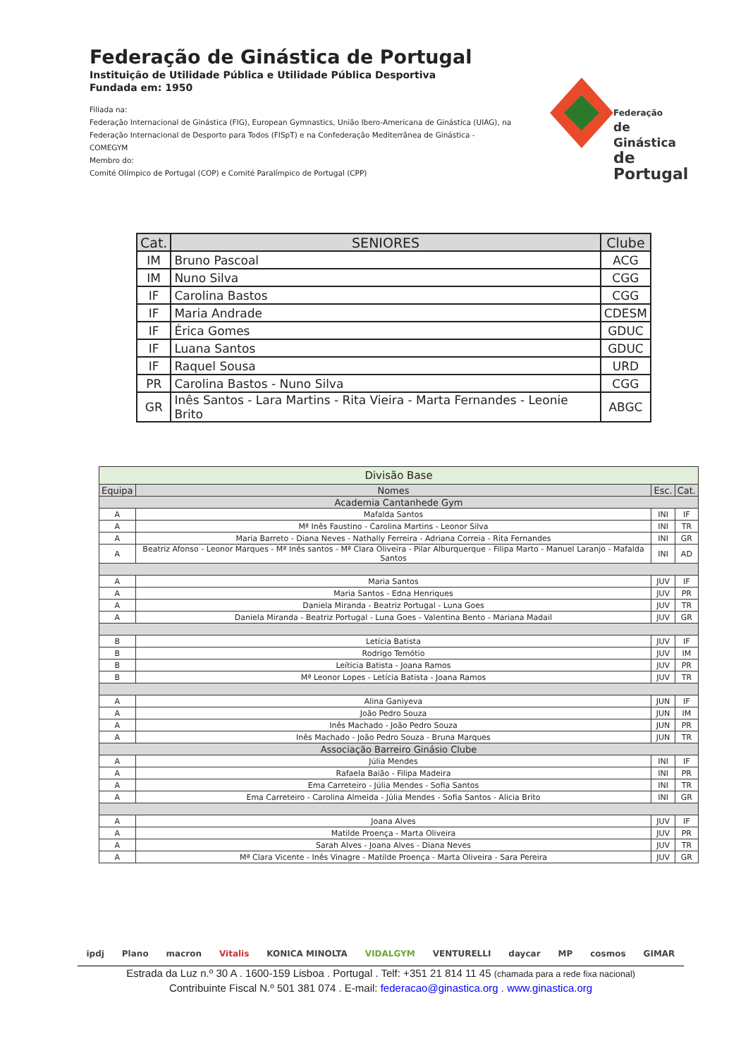Federação de Ginástica de Portugal
Instituição de Utilidade Pública e Utilidade Pública Desportiva
Fundada em: 1950
Filiada na:
Federação Internacional de Ginástica (FIG), European Gymnastics, União Ibero-Americana de Ginástica (UIAG), na Federação Internacional de Desporto para Todos (FISpT) e na Confederação Mediterrânea de Ginástica - COMEGYM
Membro do:
Comité Olímpico de Portugal (COP) e Comité Paralímpico de Portugal (CPP)
Federação
de Ginástica
de Portugal
| Cat. | SENIORES | Clube |
| --- | --- | --- |
| IM | Bruno Pascoal | ACG |
| IM | Nuno Silva | CGG |
| IF | Carolina Bastos | CGG |
| IF | Maria Andrade | CDESM |
| IF | Érica Gomes | GDUC |
| IF | Luana Santos | GDUC |
| IF | Raquel Sousa | URD |
| PR | Carolina Bastos - Nuno Silva | CGG |
| GR | Inês Santos - Lara Martins - Rita Vieira - Marta Fernandes - Leonie Brito | ABGC |
| Divisão Base | | | |
| --- | --- | --- | --- |
| Equipa | Nomes | Esc. | Cat. |
| Academia Cantanhede Gym | | | |
| A | Mafalda Santos | INI | IF |
| A | Mª Inês Faustino - Carolina Martins - Leonor Silva | INI | TR |
| A | Maria Barreto - Diana Neves - Nathally Ferreira - Adriana Correia - Rita Fernandes | INI | GR |
| A | Beatriz Afonso - Leonor Marques - Mª Inês santos - Mª Clara Oliveira - Pilar Alburquerque - Filipa Marto - Manuel Laranjo - Mafalda Santos | INI | AD |
| A | Maria Santos | JUV | IF |
| A | Maria Santos - Edna Henriques | JUV | PR |
| A | Daniela Miranda - Beatriz Portugal - Luna Goes | JUV | TR |
| A | Daniela Miranda - Beatriz Portugal - Luna Goes - Valentina Bento - Mariana Madail | JUV | GR |
| B | Letícia Batista | JUV | IF |
| B | Rodrigo Temótio | JUV | IM |
| B | Leíticia Batista - Joana Ramos | JUV | PR |
| B | Mª Leonor Lopes - Letícia Batista - Joana Ramos | JUV | TR |
| A | Alina Ganiyeva | JUN | IF |
| A | João Pedro Souza | JUN | IM |
| A | Inês Machado - João Pedro Souza | JUN | PR |
| A | Inês Machado - João Pedro Souza - Bruna Marques | JUN | TR |
| Associação Barreiro Ginásio Clube | | | |
| A | Júlia Mendes | INI | IF |
| A | Rafaela Baião - Filipa Madeira | INI | PR |
| A | Ema Carreteiro - Júlia Mendes - Sofia Santos | INI | TR |
| A | Ema Carreteiro - Carolina Almeida - Júlia Mendes - Sofia Santos - Alicia Brito | INI | GR |
| A | Joana Alves | JUV | IF |
| A | Matilde Proença - Marta Oliveira | JUV | PR |
| A | Sarah Alves - Joana Alves - Diana Neves | JUV | TR |
| A | Mª Clara Vicente - Inês Vinagre - Matilde Proença - Marta Oliveira - Sara Pereira | JUV | GR |
ipdj Plano macron Vitalis KONICA MINOLTA VIDALGYM VENTURELLI daycar MP cosmos GIMAR
Estrada da Luz n.º 30 A . 1600-159 Lisboa . Portugal . Telf: +351 21 814 11 45 (chamada para a rede fixa nacional)
Contribuinte Fiscal N.º 501 381 074 . E-mail: federacao@ginastica.org . www.ginastica.org